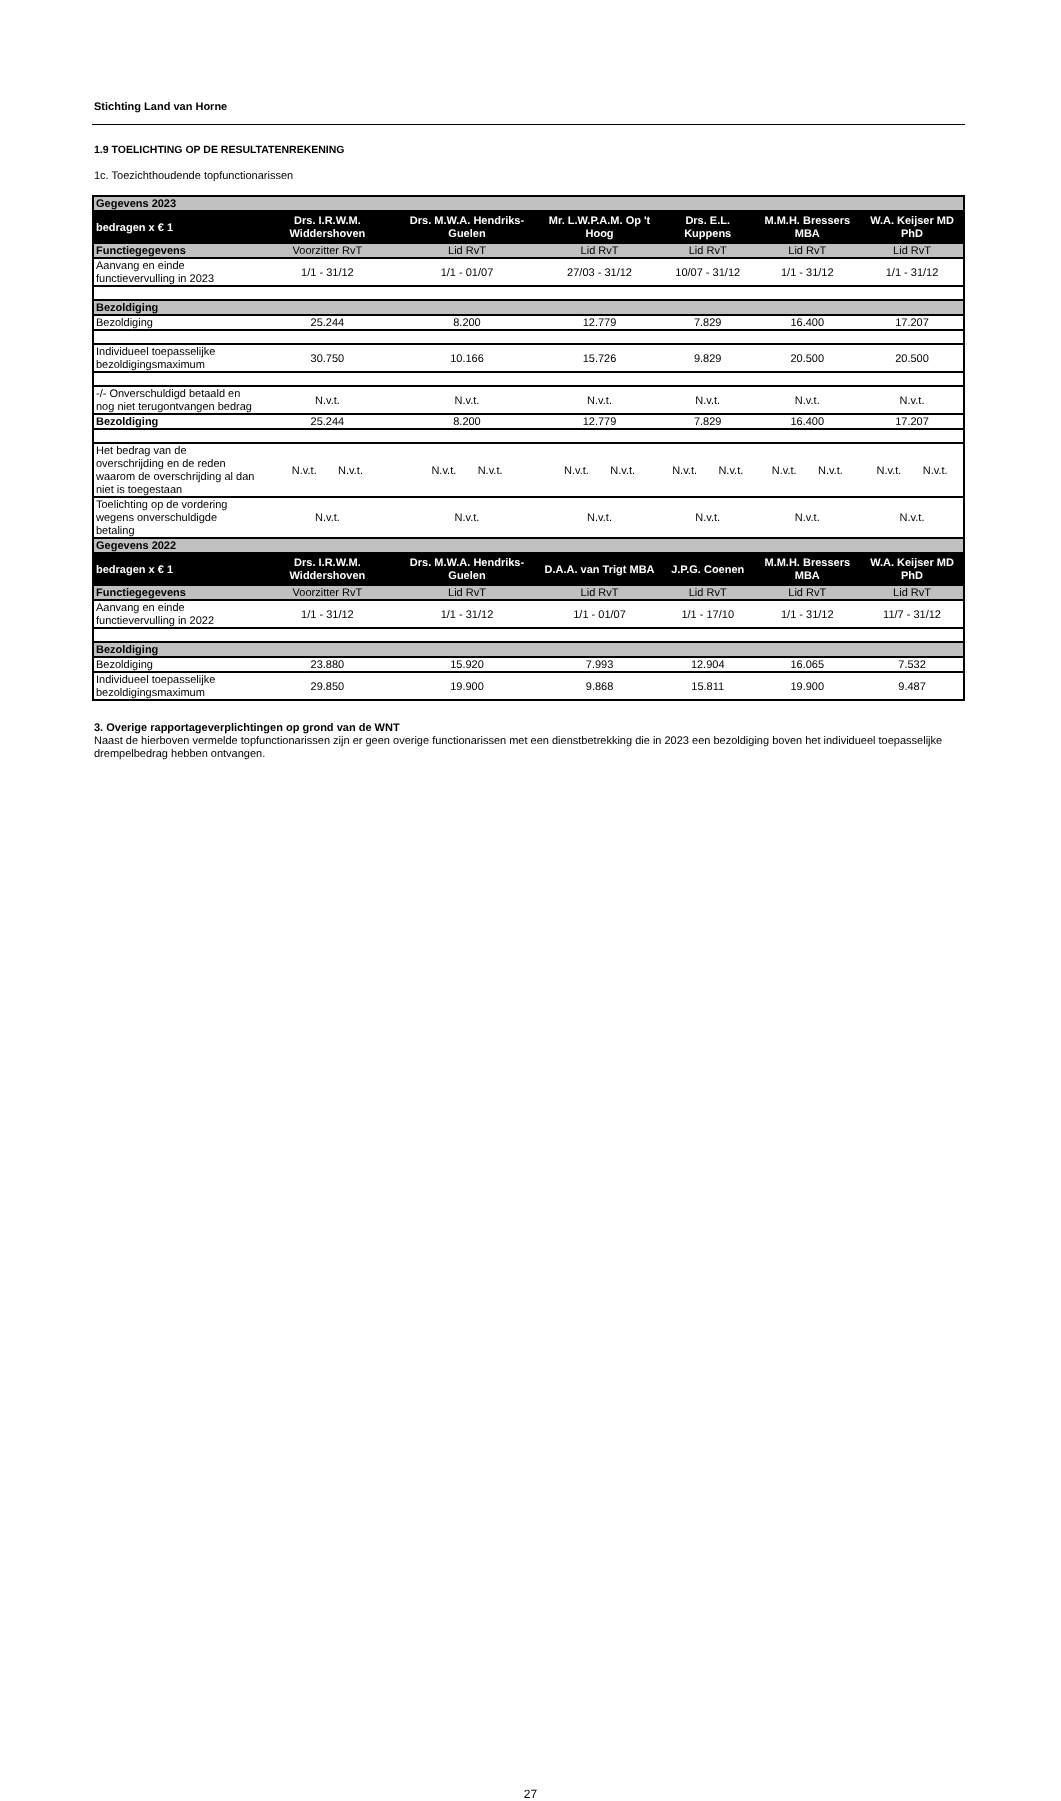Stichting Land van Horne
1.9 TOELICHTING OP DE RESULTATENREKENING
1c. Toezichthoudende topfunctionarissen
| Gegevens 2023 | | | | | | |
| bedragen x € 1 | Drs. I.R.W.M. Widdershoven | Drs. M.W.A. Hendriks-Guelen | Mr. L.W.P.A.M. Op 't Hoog | Drs. E.L. Kuppens | M.M.H. Bressers MBA | W.A. Keijser MD PhD |
| Functiegegevens | Voorzitter RvT | Lid RvT | Lid RvT | Lid RvT | Lid RvT | Lid RvT |
| Aanvang en einde functievervulling in 2023 | 1/1 - 31/12 | 1/1 - 01/07 | 27/03 - 31/12 | 10/07 - 31/12 | 1/1 - 31/12 | 1/1 - 31/12 |
| Bezoldiging | | | | | | |
| Bezoldiging | 25.244 | 8.200 | 12.779 | 7.829 | 16.400 | 17.207 |
| Individueel toepasselijke bezoldigingsmaximum | 30.750 | 10.166 | 15.726 | 9.829 | 20.500 | 20.500 |
| -/- Onverschuldigd betaald en nog niet terugontvangen bedrag | N.v.t. | N.v.t. | N.v.t. | N.v.t. | N.v.t. | N.v.t. |
| Bezoldiging | 25.244 | 8.200 | 12.779 | 7.829 | 16.400 | 17.207 |
| Het bedrag van de overschrijding en de reden waarom de overschrijding al dan niet is toegestaan | N.v.t. N.v.t. | N.v.t. N.v.t. | N.v.t. N.v.t. | N.v.t. N.v.t. | N.v.t. N.v.t. | N.v.t. N.v.t. |
| Toelichting op de vordering wegens onverschuldigde betaling | N.v.t. | N.v.t. | N.v.t. | N.v.t. | N.v.t. | N.v.t. |
| Gegevens 2022 | | | | | | |
| bedragen x € 1 | Drs. I.R.W.M. Widdershoven | Drs. M.W.A. Hendriks-Guelen | D.A.A. van Trigt MBA | J.P.G. Coenen | M.M.H. Bressers MBA | W.A. Keijser MD PhD |
| Functiegegevens | Voorzitter RvT | Lid RvT | Lid RvT | Lid RvT | Lid RvT | Lid RvT |
| Aanvang en einde functievervulling in 2022 | 1/1 - 31/12 | 1/1 - 31/12 | 1/1 - 01/07 | 1/1 - 17/10 | 1/1 - 31/12 | 11/7 - 31/12 |
| Bezoldiging | | | | | | |
| Bezoldiging | 23.880 | 15.920 | 7.993 | 12.904 | 16.065 | 7.532 |
| Individueel toepasselijke bezoldigingsmaximum | 29.850 | 19.900 | 9.868 | 15.811 | 19.900 | 9.487 |
3. Overige rapportageverplichtingen op grond van de WNT
Naast de hierboven vermelde topfunctionarissen zijn er geen overige functionarissen met een dienstbetrekking die in 2023 een bezoldiging boven het individueel toepasselijke drempelbedrag hebben ontvangen.
27